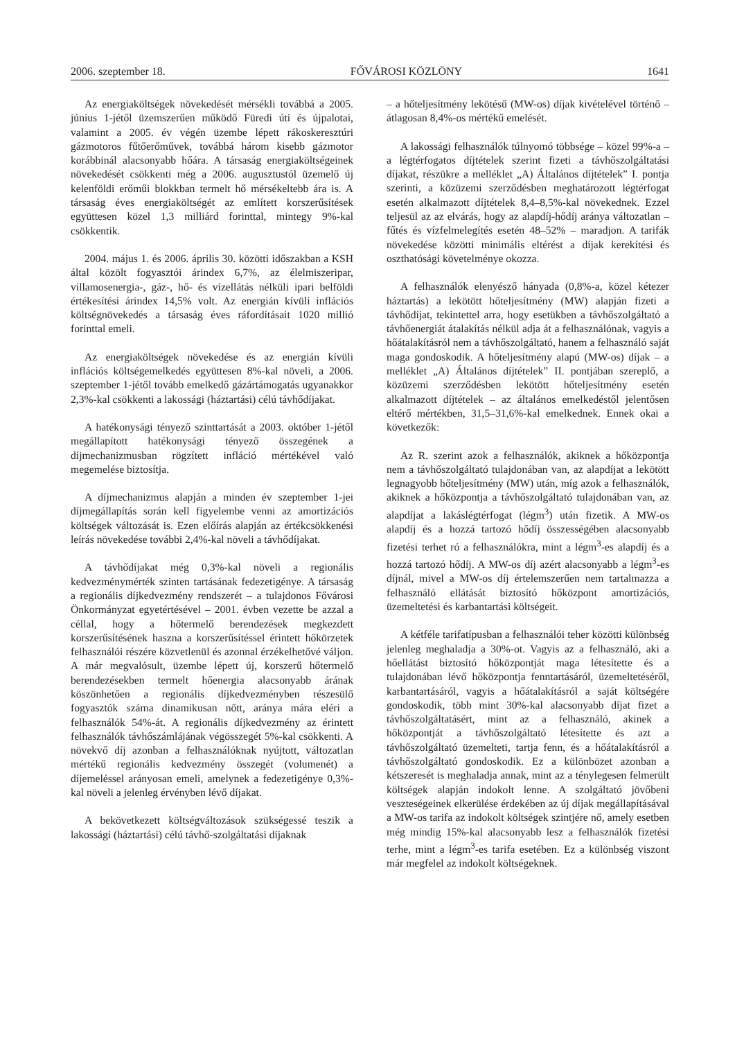2006. szeptember 18. FŐVÁROSI KÖZLÖNY 1641
Az energiaköltségek növekedését mérsékli továbbá a 2005. június 1-jétől üzemszerűen működő Füredi úti és újpalotai, valamint a 2005. év végén üzembe lépett rákoskeresztúri gázmotoros fűtőerőművek, továbbá három kisebb gázmotor korábbinál alacsonyabb hőára. A társaság energiaköltségeinek növekedését csökkenti még a 2006. augusztustól üzemelő új kelenföldi erőműi blokkban termelt hő mérsékeltebb ára is. A társaság éves energiaköltségét az említett korszerűsítések együttesen közel 1,3 milliárd forinttal, mintegy 9%-kal csökkentik.
2004. május 1. és 2006. április 30. közötti időszakban a KSH által közölt fogyasztói árindex 6,7%, az élelmiszeripar, villamosenergia-, gáz-, hő- és vízellátás nélküli ipari belföldi értékesítési árindex 14,5% volt. Az energián kívüli inflációs költségnövekedés a társaság éves ráfordításait 1020 millió forinttal emeli.
Az energiaköltségek növekedése és az energián kívüli inflációs költségemelkedés együttesen 8%-kal növeli, a 2006. szeptember 1-jétől tovább emelkedő gázártámogatás ugyanakkor 2,3%-kal csökkenti a lakossági (háztartási) célú távhődíjakat.
A hatékonysági tényező szinttartását a 2003. október 1-jétől megállapított hatékonysági tényező összegének a díjmechanizmusban rögzített infláció mértékével való megemelése biztosítja.
A díjmechanizmus alapján a minden év szeptember 1-jei díjmegállapítás során kell figyelembe venni az amortizációs költségek változását is. Ezen előírás alapján az értékcsökkenési leírás növekedése további 2,4%-kal növeli a távhődíjakat.
A távhődíjakat még 0,3%-kal növeli a regionális kedvezménymérték szinten tartásának fedezetigénye. A társaság a regionális díjkedvezmény rendszerét – a tulajdonos Fővárosi Önkormányzat egyetértésével – 2001. évben vezette be azzal a céllal, hogy a hőtermelő berendezések megkezdett korszerűsítésének haszna a korszerűsítéssel érintett hőkörzetek felhasználói részére közvetlenül és azonnal érzékelhetővé váljon. A már megvalósult, üzembe lépett új, korszerű hőtermelő berendezésekben termelt hőenergia alacsonyabb árának köszönhetően a regionális díjkedvezményben részesülő fogyasztók száma dinamikusan nőtt, aránya mára eléri a felhasználók 54%-át. A regionális díjkedvezmény az érintett felhasználók távhőszámlájának végösszegét 5%-kal csökkenti. A növekvő díj azonban a felhasználóknak nyújtott, változatlan mértékű regionális kedvezmény összegét (volumenét) a díjemeléssel arányosan emeli, amelynek a fedezetigénye 0,3%-kal növeli a jelenleg érvényben lévő díjakat.
A bekövetkezett költségváltozások szükségessé teszik a lakossági (háztartási) célú távhő-szolgáltatási díjaknak
– a hőteljesítmény lekötésű (MW-os) díjak kivételével történő – átlagosan 8,4%-os mértékű emelését.
A lakossági felhasználók túlnyomó többsége – közel 99%-a – a légtérfogatos díjtételek szerint fizeti a távhőszolgáltatási díjakat, részükre a melléklet „A) Általános díjtételek” I. pontja szerinti, a közüzemi szerződésben meghatározott légtérfogat esetén alkalmazott díjtételek 8,4–8,5%-kal növekednek. Ezzel teljesül az az elvárás, hogy az alapdíj-hődíj aránya változatlan – fűtés és vízfelmelegítés esetén 48–52% – maradjon. A tarifák növekedése közötti minimális eltérést a díjak kerekítési és oszthatósági követelménye okozza.
A felhasználók elenyésző hányada (0,8%-a, közel kétezer háztartás) a lekötött hőteljesítmény (MW) alapján fizeti a távhődíjat, tekintettel arra, hogy esetükben a távhőszolgáltató a távhőenergiát átalakítás nélkül adja át a felhasználónak, vagyis a hőátalakításról nem a távhőszolgáltató, hanem a felhasználó saját maga gondoskodik. A hőteljesítmény alapú (MW-os) díjak – a melléklet „A) Általános díjtételek” II. pontjában szereplő, a közüzemi szerződésben lekötött hőteljesítmény esetén alkalmazott díjtételek – az általános emelkedéstől jelentősen eltérő mértékben, 31,5–31,6%-kal emelkednek. Ennek okai a következők:
Az R. szerint azok a felhasználók, akiknek a hőközpontja nem a távhőszolgáltató tulajdonában van, az alapdíjat a lekötött legnagyobb hőteljesítmény (MW) után, míg azok a felhasználók, akiknek a hőközpontja a távhőszolgáltató tulajdonában van, az alapdíjat a lakáslégtérfogat (légm<sup>3</sup>) után fizetik. A MW-os alapdíj és a hozzá tartozó hődíj összességében alacsonyabb fizetési terhet ró a felhasználókra, mint a légm<sup>3</sup>-es alapdíj és a hozzá tartozó hődíj. A MW-os díj azért alacsonyabb a légm<sup>3</sup>-es díjnál, mivel a MW-os díj értelemszerűen nem tartalmazza a felhasználó ellátását biztosító hőközpont amortizációs, üzemeltetési és karbantartási költségeit.
A kétféle tarifatípusban a felhasználói teher közötti különbség jelenleg meghaladja a 30%-ot. Vagyis az a felhasználó, aki a hőellátást biztosító hőközpontját maga létesítette és a tulajdonában lévő hőközpontja fenntartásáról, üzemeltetéséről, karbantartásáról, vagyis a hőátalakításról a saját költségére gondoskodik, több mint 30%-kal alacsonyabb díjat fizet a távhőszolgáltatásért, mint az a felhasználó, akinek a hőközpontját a távhőszolgáltató létesítette és azt a távhőszolgáltató üzemelteti, tartja fenn, és a hőátalakításról a távhőszolgáltató gondoskodik. Ez a különbözet azonban a kétszeresét is meghaladja annak, mint az a ténylegesen felmerült költségek alapján indokolt lenne. A szolgáltató jövőbeni veszteségeinek elkerülése érdekében az új díjak megállapításával a MW-os tarifa az indokolt költségek szintjére nő, amely esetben még mindig 15%-kal alacsonyabb lesz a felhasználók fizetési terhe, mint a légm<sup>3</sup>-es tarifa esetében. Ez a különbség viszont már megfelel az indokolt költségeknek.